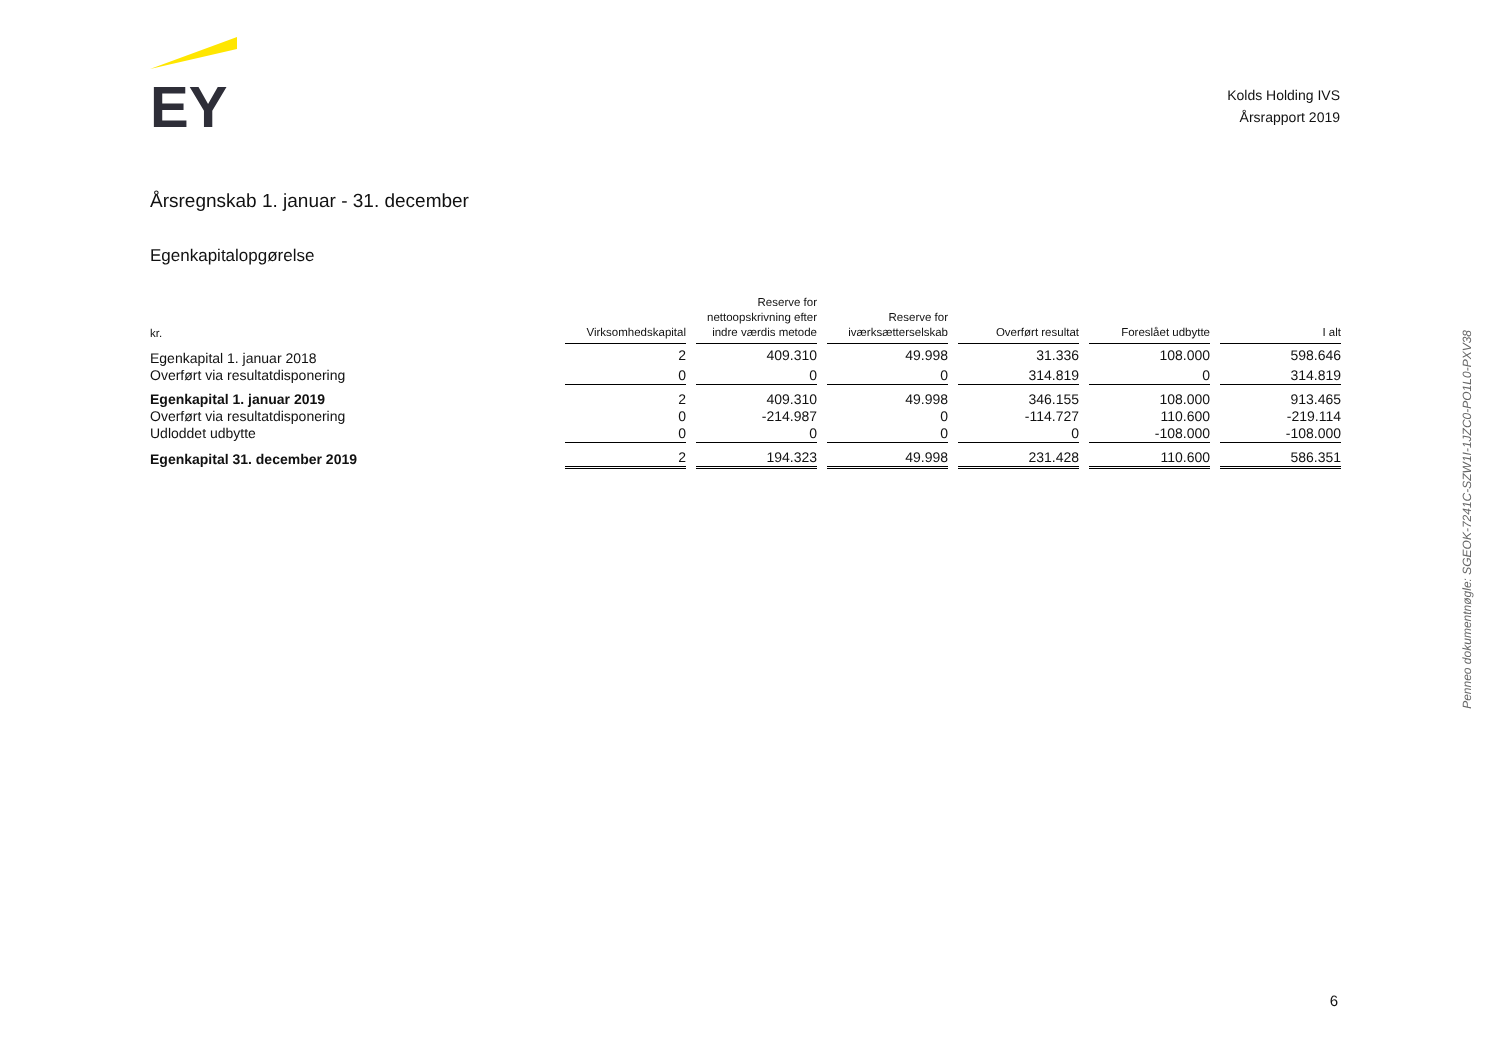EY
Kolds Holding IVS
Årsrapport 2019
Årsregnskab 1. januar - 31. december
Egenkapitalopgørelse
| kr. | Virksomhedskapital | Reserve for nettoopskrivning efter indre værdis metode | Reserve for iværksætterselskab | Overført resultat | Foreslået udbytte | I alt |
| --- | --- | --- | --- | --- | --- | --- |
| Egenkapital 1. januar 2018 | 2 | 409.310 | 49.998 | 31.336 | 108.000 | 598.646 |
| Overført via resultatdisponering | 0 | 0 | 0 | 314.819 | 0 | 314.819 |
| Egenkapital 1. januar 2019 | 2 | 409.310 | 49.998 | 346.155 | 108.000 | 913.465 |
| Overført via resultatdisponering | 0 | -214.987 | 0 | -114.727 | 110.600 | -219.114 |
| Udloddet udbytte | 0 | 0 | 0 | 0 | -108.000 | -108.000 |
| Egenkapital 31. december 2019 | 2 | 194.323 | 49.998 | 231.428 | 110.600 | 586.351 |
Penneo dokumentnøgle: SGEOK-7241C-SZW1I-1JZC0-PO1L0-PXV38
6